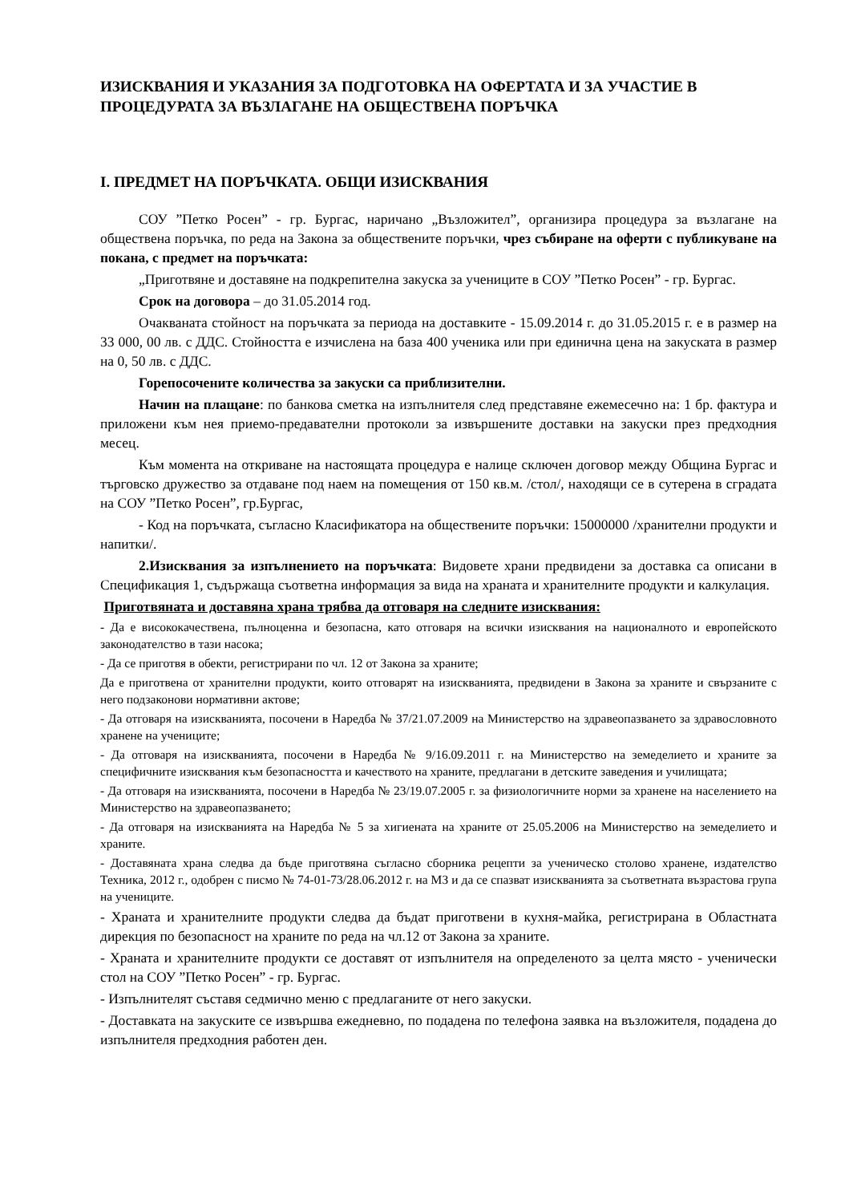ИЗИСКВАНИЯ И УКАЗАНИЯ ЗА ПОДГОТОВКА НА ОФЕРТАТА И ЗА УЧАСТИЕ В ПРОЦЕДУРАТА ЗА ВЪЗЛАГАНЕ НА ОБЩЕСТВЕНА ПОРЪЧКА
I. ПРЕДМЕТ НА ПОРЪЧКАТА. ОБЩИ ИЗИСКВАНИЯ
СОУ ”Петко Росен” - гр. Бургас, наричано „Възложител”, организира процедура за възлагане на обществена поръчка, по реда на Закона за обществените поръчки, чрез събиране на оферти с публикуване на покана, с предмет на поръчката:
„Приготвяне и доставяне на подкрепителна закуска за учениците в СОУ ”Петко Росен” - гр. Бургас.
Срок на договора – до 31.05.2014 год.
Очакваната стойност на поръчката за периода на доставките - 15.09.2014 г. до 31.05.2015 г. е в размер на 33 000, 00 лв. с ДДС. Стойността е изчислена на база 400 ученика или при единична цена на закуската в размер на 0, 50 лв. с ДДС.
Горепосочените количества за закуски са приблизителни.
Начин на плащане: по банкова сметка на изпълнителя след представяне ежемесечно на: 1 бр. фактура и приложени към нея приемо-предавателни протоколи за извършените доставки на закуски през предходния месец.
Към момента на откриване на настоящата процедура е налице сключен договор между Община Бургас и търговско дружество за отдаване под наем на помещения от 150 кв.м. /стол/, находящи се в сутерена в сградата на СОУ ”Петко Росен”, гр.Бургас,
- Код на поръчката, съгласно Класификатора на обществените поръчки: 15000000 /хранителни продукти и напитки/.
2.Изисквания за изпълнението на поръчката: Видовете храни предвидени за доставка са описани в Спецификация 1, съдържаща съответна информация за вида на храната и хранителните продукти и калкулация.
Приготвяната и доставяна храна трябва да отговаря на следните изисквания:
- Да е висококачествена, пълноценна и безопасна, като отговаря на всички изисквания на националното и европейското законодателство в тази насока;
- Да се приготвя в обекти, регистрирани по чл. 12 от Закона за храните;
Да е приготвена от хранителни продукти, които отговарят на изискванията, предвидени в Закона за храните и свързаните с него подзаконови нормативни актове;
- Да отговаря на изискванията, посочени в Наредба № 37/21.07.2009 на Министерство на здравеопазването за здравословното хранене на учениците;
- Да отговаря на изискванията, посочени в Наредба № 9/16.09.2011 г. на Министерство на земеделието и храните за специфичните изисквания към безопасността и качеството на храните, предлагани в детските заведения и училищата;
- Да отговаря на изискванията, посочени в Наредба № 23/19.07.2005 г. за физиологичните норми за хранене на населението на Министерство на здравеопазването;
- Да отговаря на изискванията на Наредба № 5 за хигиената на храните от 25.05.2006 на Министерство на земеделието и храните.
- Доставяната храна следва да бъде приготвяна съгласно сборника рецепти за ученическо столово хранене, издателство Техника, 2012 г., одобрен с писмо № 74-01-73/28.06.2012 г. на МЗ и да се спазват изискванията за съответната възрастова група на учениците.
- Храната и хранителните продукти следва да бъдат приготвени в кухня-майка, регистрирана в Областната дирекция по безопасност на храните по реда на чл.12 от Закона за храните.
- Храната и хранителните продукти се доставят от изпълнителя на определеното за целта място - ученически стол на СОУ ”Петко Росен” - гр. Бургас.
- Изпълнителят съставя седмично меню с предлаганите от него закуски.
- Доставката на закуските се извършва ежедневно, по подадена по телефона заявка на възложителя, подадена до изпълнителя предходния работен ден.